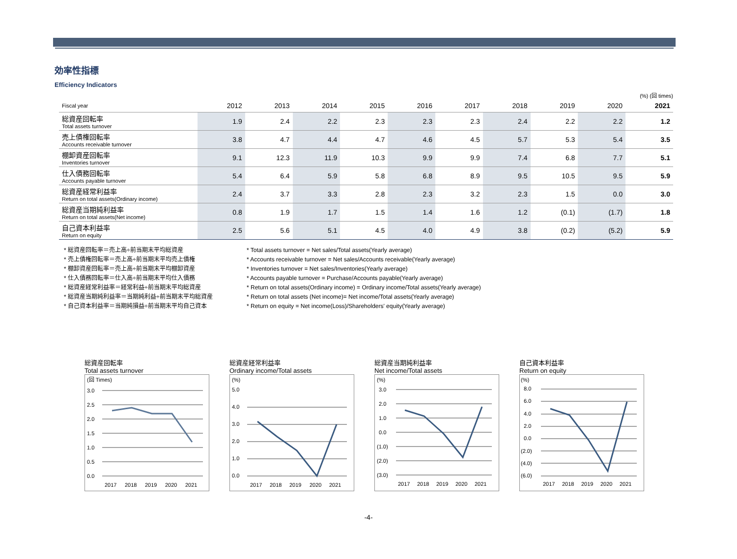効率性指標
Efficiency Indicators
(%) (回 times)
| Fiscal year | 2012 | 2013 | 2014 | 2015 | 2016 | 2017 | 2018 | 2019 | 2020 | 2021 |
| --- | --- | --- | --- | --- | --- | --- | --- | --- | --- | --- |
| 総資産回転率 Total assets turnover | 1.9 | 2.4 | 2.2 | 2.3 | 2.3 | 2.3 | 2.4 | 2.2 | 2.2 | 1.2 |
| 売上債権回転率 Accounts receivable turnover | 3.8 | 4.7 | 4.4 | 4.7 | 4.6 | 4.5 | 5.7 | 5.3 | 5.4 | 3.5 |
| 棚卸資産回転率 Inventories turnover | 9.1 | 12.3 | 11.9 | 10.3 | 9.9 | 9.9 | 7.4 | 6.8 | 7.7 | 5.1 |
| 仕入債務回転率 Accounts payable turnover | 5.4 | 6.4 | 5.9 | 5.8 | 6.8 | 8.9 | 9.5 | 10.5 | 9.5 | 5.9 |
| 総資産経常利益率 Return on total assets(Ordinary income) | 2.4 | 3.7 | 3.3 | 2.8 | 2.3 | 3.2 | 2.3 | 1.5 | 0.0 | 3.0 |
| 総資産当期純利益率 Return on total assets(Net income) | 0.8 | 1.9 | 1.7 | 1.5 | 1.4 | 1.6 | 1.2 | (0.1) | (1.7) | 1.8 |
| 自己資本利益率 Return on equity | 2.5 | 5.6 | 5.1 | 4.5 | 4.0 | 4.9 | 3.8 | (0.2) | (5.2) | 5.9 |
* 総資産回転率＝売上高÷前当期末平均総資産
* 売上債権回転率＝売上高÷前当期末平均売上債権
* 棚卸資産回転率＝売上高÷前当期末平均棚卸資産
* 仕入債務回転率＝仕入高÷前当期末平均仕入債務
* 総資産経常利益率＝経常利益÷前当期末平均総資産
* 総資産当期純利益率＝当期純利益÷前当期末平均総資産
* 自己資本利益率＝当期純損益÷前当期末平均自己資本
* Total assets turnover = Net sales/Total assets(Yearly average)
* Accounts receivable turnover = Net sales/Accounts receivable(Yearly average)
* Inventories turnover = Net sales/Inventories(Yearly average)
* Accounts payable turnover = Purchase/Accounts payable(Yearly average)
* Return on total assets(Ordinary income) = Ordinary income/Total assets(Yearly average)
* Return on total assets (Net income)= Net income/Total assets(Yearly average)
* Return on equity = Net income(Loss)/Shareholders' equity(Yearly average)
総資産回転率
Total assets turnover
(回 Times)
3.0
2.5
2.0
1.5
1.0
0.5
0.0
2017
2018
2019
2020
2021
総資産経常利益率
Ordinary income/Total assets
(%)
5.0
4.0
3.0
2.0
1.0
0.0
2017
2018
2019
2020
2021
総資産当期純利益率
Net income/Total assets
(%)
3.0
2.0
1.0
0.0
(1.0)
(2.0)
(3.0)
2017
2018
2019
2020
2021
自己資本利益率
Return on equity
(%)
8.0
6.0
4.0
2.0
0.0
(2.0)
(4.0)
(6.0)
2017
2018
2019
2020
2021
-4-